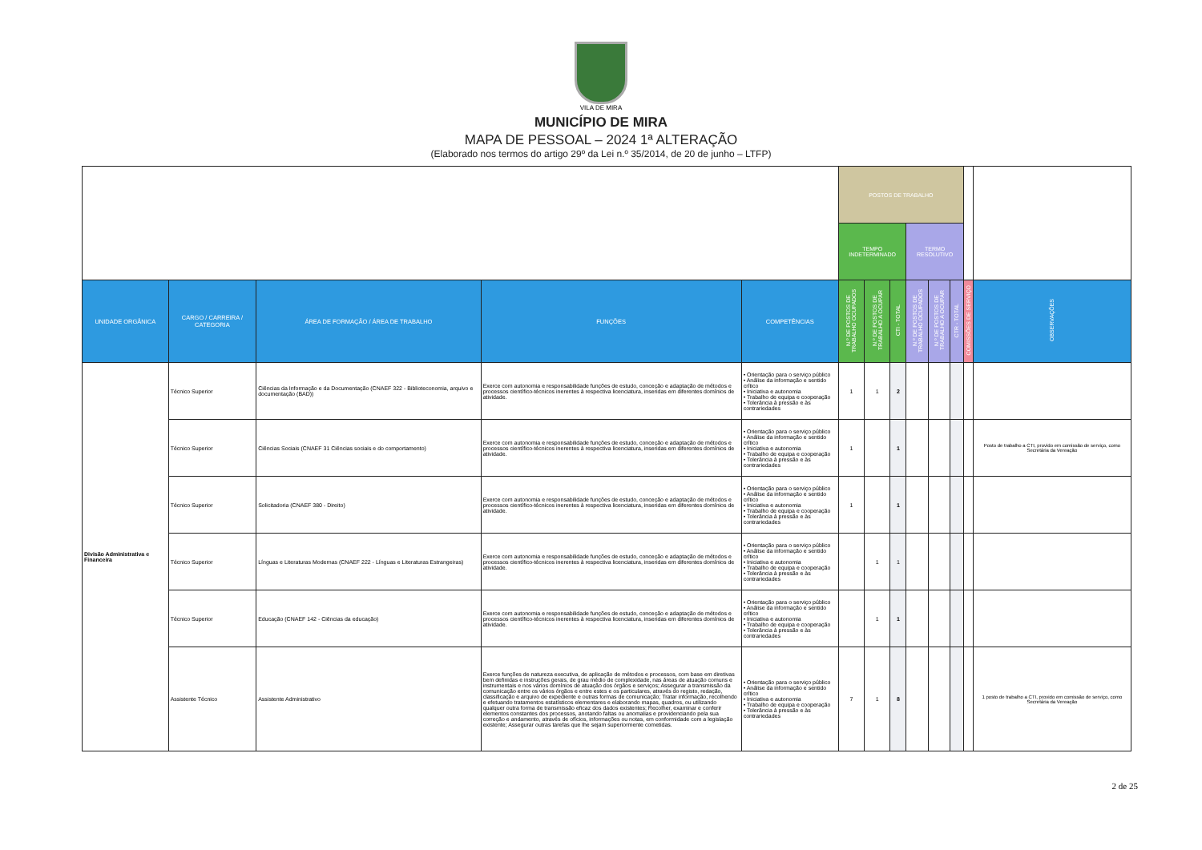VILA DE MIRA
MUNICÍPIO DE MIRA
MAPA DE PESSOAL – 2024 1ª ALTERAÇÃO
(Elaborado nos termos do artigo 29º da Lei n.º 35/2014, de 20 de junho – LTFP)
| | | | | | POSTOS DE TRABALHO | | | | | | | |
| | | | | | TEMPO INDETERMINADO | | | TERMO RESOLUTIVO | | | | |
| UNIDADE ORGÂNICA | CARGO / CARREIRA / CATEGORIA | ÁREA DE FORMAÇÃO / ÁREA DE TRABALHO | FUNÇÕES | COMPETÊNCIAS | N.º DE POSTOS DE TRABALHO OCUPADOS | N.º DE POSTOS DE TRABALHO A OCUPAR | CTI - TOTAL | N.º DE POSTOS DE TRABALHO OCUPADOS | N.º DE POSTOS DE TRABALHO A OCUPAR | CTR - TOTAL | COMISSÕES DE SERVIÇO | OBSERVAÇÕES |
| Divisão Administrativa e Financeira | Técnico Superior | Ciências da Informação e da Documentação (CNAEF 322 - Biblioteconomia, arquivo e documentação (BAD)) | Exerce com autonomia e responsabilidade funções de estudo, conceção e adaptação de métodos e processos científico-técnicos inerentes à respectiva licenciatura, inseridas em diferentes domínios de atividade. | • Orientação para o serviço público • Análise da informação e sentido crítico • Iniciativa e autonomia • Trabalho de equipa e cooperação • Tolerância à pressão e às contrariedades | 1 | 1 | 2 | | | | | |
| | Técnico Superior | Ciências Sociais (CNAEF 31 Ciências sociais e do comportamento) | Exerce com autonomia e responsabilidade funções de estudo, conceção e adaptação de métodos e processos científico-técnicos inerentes à respectiva licenciatura, inseridas em diferentes domínios de atividade. | • Orientação para o serviço público • Análise da informação e sentido crítico • Iniciativa e autonomia • Trabalho de equipa e cooperação • Tolerância à pressão e às contrariedades | 1 | | 1 | | | | | Posto de trabalho a CTI, provido em comissão de serviço, como Secretária da Vereação |
| | Técnico Superior | Solicitadoria (CNAEF 380 - Direito) | Exerce com autonomia e responsabilidade funções de estudo, conceção e adaptação de métodos e processos científico-técnicos inerentes à respectiva licenciatura, inseridas em diferentes domínios de atividade. | • Orientação para o serviço público • Análise da informação e sentido crítico • Iniciativa e autonomia • Trabalho de equipa e cooperação • Tolerância à pressão e às contrariedades | 1 | | 1 | | | | | |
| | Técnico Superior | Línguas e Literaturas Modernas (CNAEF 222 - Línguas e Literaturas Estrangeiras) | Exerce com autonomia e responsabilidade funções de estudo, conceção e adaptação de métodos e processos científico-técnicos inerentes à respectiva licenciatura, inseridas em diferentes domínios de atividade. | • Orientação para o serviço público • Análise da informação e sentido crítico • Iniciativa e autonomia • Trabalho de equipa e cooperação • Tolerância à pressão e às contrariedades | | 1 | 1 | | | | | |
| | Técnico Superior | Educação (CNAEF 142 - Ciências da educação) | Exerce com autonomia e responsabilidade funções de estudo, conceção e adaptação de métodos e processos científico-técnicos inerentes à respectiva licenciatura, inseridas em diferentes domínios de atividade. | • Orientação para o serviço público • Análise da informação e sentido crítico • Iniciativa e autonomia • Trabalho de equipa e cooperação • Tolerância à pressão e às contrariedades | | 1 | 1 | | | | | |
| | Assistente Técnico | Assistente Administrativo | Exerce funções de natureza executiva, de aplicação de métodos e processos, com base em diretivas bem definidas e instruções gerais, de grau médio de complexidade, nas áreas de atuação comuns e instrumentais e nos vários domínios de atuação dos órgãos e serviços; Assegurar a transmissão da comunicação entre os vários órgãos e entre estes e os particulares, através do registo, redação, classificação e arquivo de expediente e outras formas de comunicação; Tratar informação, recolhendo e efetuando tratamentos estatísticos elementares e elaborando mapas, quadros, ou utilizando qualquer outra forma de transmissão eficaz dos dados existentes; Recolher, examinar e conferir elementos constantes dos processos, anotando faltas ou anomalias e providenciando pela sua correção e andamento, através de ofícios, informações ou notas, em conformidade com a legislação existente; Assegurar outras tarefas que lhe sejam superiormente cometidas. | • Orientação para o serviço público • Análise da informação e sentido crítico • Iniciativa e autonomia • Trabalho de equipa e cooperação • Tolerância à pressão e às contrariedades | 7 | 1 | 8 | | | | | 1 posto de trabalho a CTI, provido em comissão de serviço, como Secretária da Vereação |
2 de 25